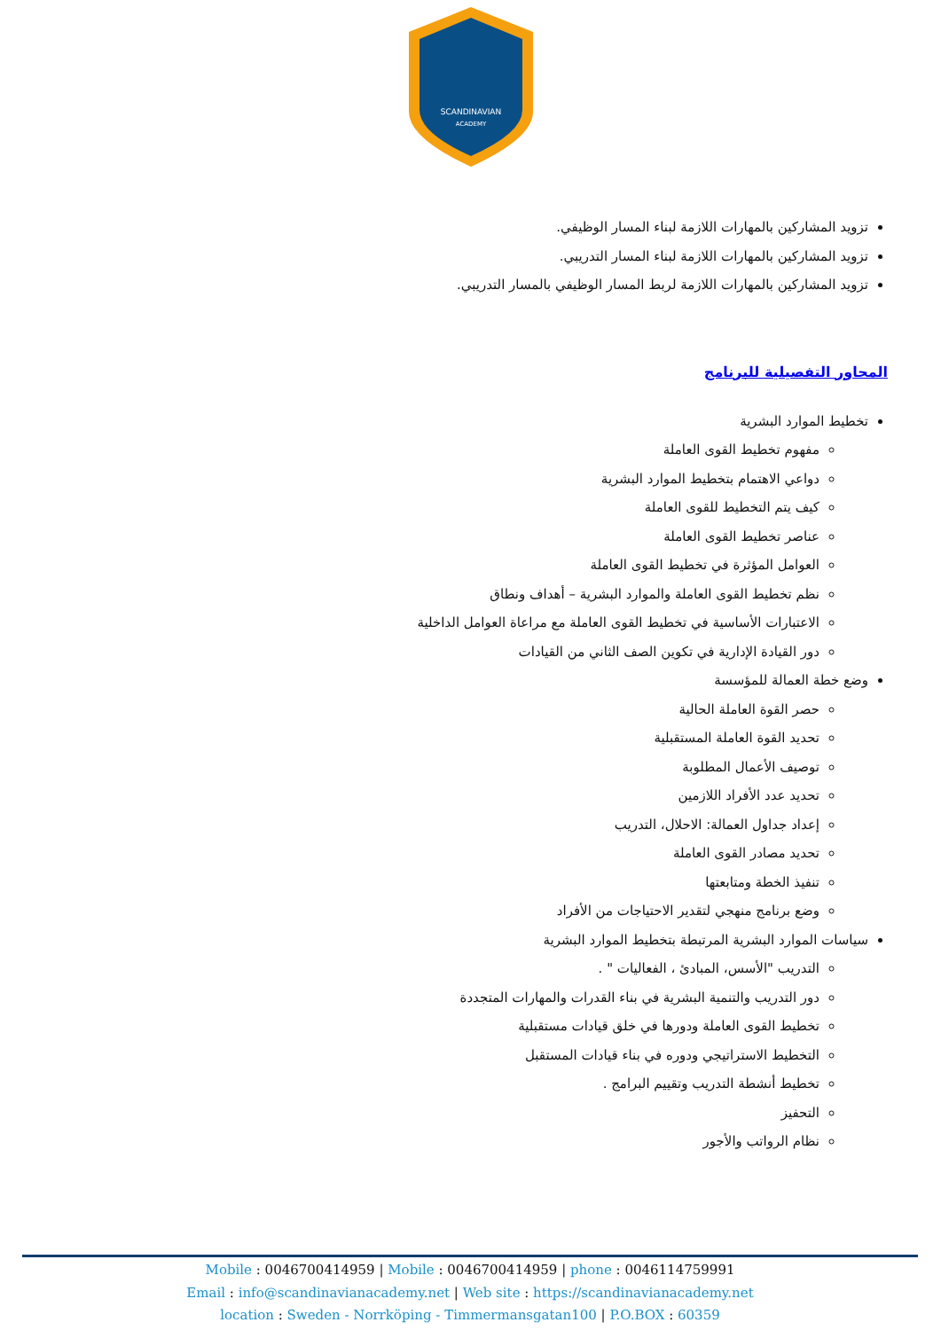SCANDINAVIAN
ACADEMY
تزويد المشاركين بالمهارات اللازمة لبناء المسار الوظيفي.
تزويد المشاركين بالمهارات اللازمة لبناء المسار التدريبي.
تزويد المشاركين بالمهارات اللازمة لربط المسار الوظيفي بالمسار التدريبي.
المحاور التفصيلية للبرنامج
تخطيط الموارد البشرية
مفهوم تخطيط القوى العاملة
دواعي الاهتمام بتخطيط الموارد البشرية
كيف يتم التخطيط للقوى العاملة
عناصر تخطيط القوى العاملة
العوامل المؤثرة في تخطيط القوى العاملة
نظم تخطيط القوى العاملة والموارد البشرية – أهداف ونطاق
الاعتبارات الأساسية في تخطيط القوى العاملة مع مراعاة العوامل الداخلية
دور القيادة الإدارية في تكوين الصف الثاني من القيادات
وضع خطة العمالة للمؤسسة
حصر القوة العاملة الحالية
تحديد القوة العاملة المستقبلية
توصيف الأعمال المطلوبة
تحديد عدد الأفراد اللازمين
إعداد جداول العمالة: الاحلال، التدريب
تحديد مصادر القوى العاملة
تنفيذ الخطة ومتابعتها
وضع برنامج منهجي لتقدير الاحتياجات من الأفراد
سياسات الموارد البشرية المرتبطة بتخطيط الموارد البشرية
التدريب "الأسس، المبادئ ، الفعاليات " .
دور التدريب والتنمية البشرية في بناء القدرات والمهارات المتجددة
تخطيط القوى العاملة ودورها في خلق قيادات مستقبلية
التخطيط الاستراتيجي ودوره في بناء قيادات المستقبل
تخطيط أنشطة التدريب وتقييم البرامج .
التحفيز
نظام الرواتب والأجور
Mobile : 0046700414959 | Mobile : 0046700414959 | phone : 0046114759991
Email : info@scandinavianacademy.net | Web site : https://scandinavianacademy.net
location : Sweden - Norrköping - Timmermansgatan100 | P.O.BOX : 60359